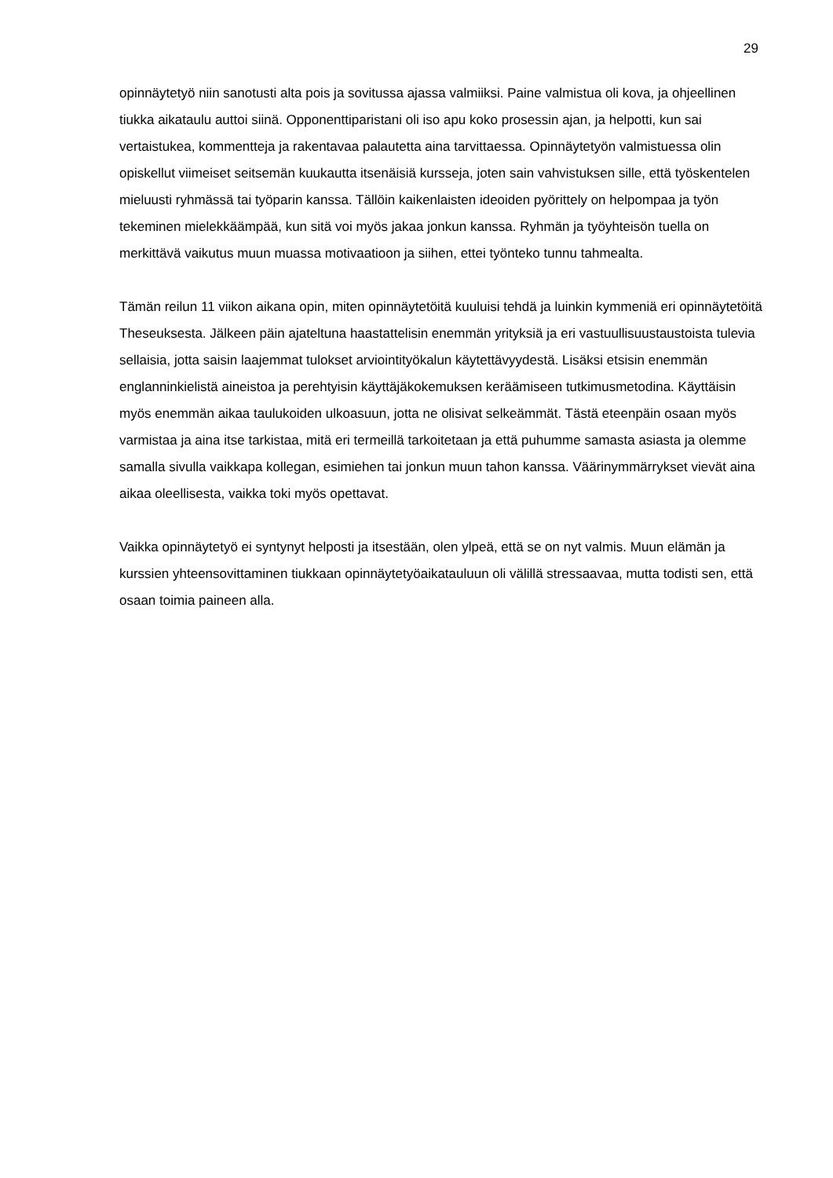29
opinnäytetyö niin sanotusti alta pois ja sovitussa ajassa valmiiksi. Paine valmistua oli kova, ja ohjeellinen tiukka aikataulu auttoi siinä. Opponenttiparistani oli iso apu koko prosessin ajan, ja helpotti, kun sai vertaistukea, kommentteja ja rakentavaa palautetta aina tarvittaessa. Opinnäytetyön valmistuessa olin opiskellut viimeiset seitsemän kuukautta itsenäisiä kursseja, joten sain vahvistuksen sille, että työskentelen mieluusti ryhmässä tai työparin kanssa. Tällöin kaikenlaisten ideoiden pyörittely on helpompaa ja työn tekeminen mielekkäämpää, kun sitä voi myös jakaa jonkun kanssa. Ryhmän ja työyhteisön tuella on merkittävä vaikutus muun muassa motivaatioon ja siihen, ettei työnteko tunnu tahmealta.
Tämän reilun 11 viikon aikana opin, miten opinnäytetöitä kuuluisi tehdä ja luinkin kymmeniä eri opinnäytetöitä Theseuksesta. Jälkeen päin ajateltuna haastattelisin enemmän yrityksiä ja eri vastuullisuustaustoista tulevia sellaisia, jotta saisin laajemmat tulokset arviointityökalun käytettävyydestä. Lisäksi etsisin enemmän englanninkielistä aineistoa ja perehtyisin käyttäjäkokemuksen keräämiseen tutkimusmetodina. Käyttäisin myös enemmän aikaa taulukoiden ulkoasuun, jotta ne olisivat selkeämmät. Tästä eteenpäin osaan myös varmistaa ja aina itse tarkistaa, mitä eri termeillä tarkoitetaan ja että puhumme samasta asiasta ja olemme samalla sivulla vaikkapa kollegan, esimiehen tai jonkun muun tahon kanssa. Väärinymmärrykset vievät aina aikaa oleellisesta, vaikka toki myös opettavat.
Vaikka opinnäytetyö ei syntynyt helposti ja itsestään, olen ylpeä, että se on nyt valmis. Muun elämän ja kurssien yhteensovittaminen tiukkaan opinnäytetyöaikatauluun oli välillä stressaavaa, mutta todisti sen, että osaan toimia paineen alla.